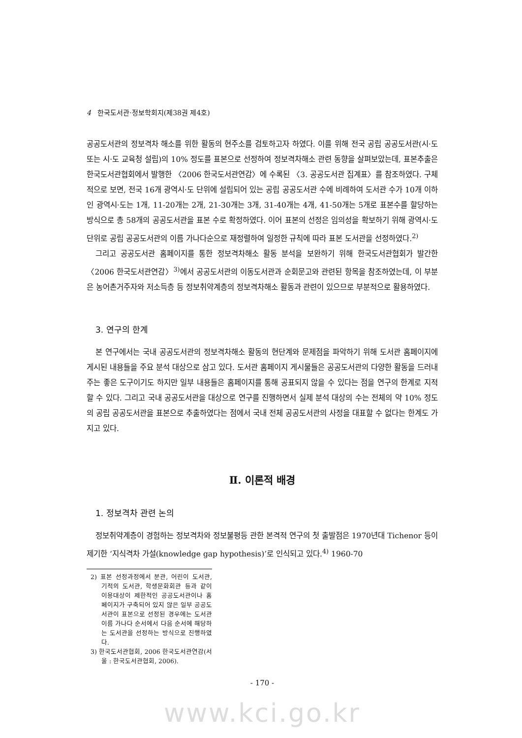4 한국도서관·정보학회지(제38권 제4호)
공공도서관의 정보격차 해소를 위한 활동의 현주소를 검토하고자 하였다. 이를 위해 전국 공립 공공도서관(시·도 또는 시·도 교육청 설립)의 10% 정도를 표본으로 선정하여 정보격차해소 관련 동향을 살펴보았는데, 표본추출은 한국도서관협회에서 발행한 〈2006 한국도서관연감〉에 수록된 〈3. 공공도서관 집계표〉를 참조하였다. 구체적으로 보면, 전국 16개 광역시·도 단위에 설립되어 있는 공립 공공도서관 수에 비례하여 도서관 수가 10개 이하인 광역시·도는 1개, 11-20개는 2개, 21-30개는 3개, 31-40개는 4개, 41-50개는 5개로 표본수를 할당하는 방식으로 총 58개의 공공도서관을 표본 수로 확정하였다. 이어 표본의 선정은 임의성을 확보하기 위해 광역시·도 단위로 공립 공공도서관의 이름 가나다순으로 재정렬하여 일정한 규칙에 따라 표본 도서관을 선정하였다.<sup>2)</sup>
그리고 공공도서관 홈페이지를 통한 정보격차해소 활동 분석을 보완하기 위해 한국도서관협회가 발간한 〈2006 한국도서관연감〉<sup>3)</sup>에서 공공도서관의 이동도서관과 순회문고와 관련된 항목을 참조하였는데, 이 부분은 농어촌거주자와 저소득층 등 정보취약계층의 정보격차해소 활동과 관련이 있으므로 부분적으로 활용하였다.
3. 연구의 한계
본 연구에서는 국내 공공도서관의 정보격차해소 활동의 현단계와 문제점을 파악하기 위해 도서관 홈페이지에 게시된 내용들을 주요 분석 대상으로 삼고 있다. 도서관 홈페이지 게시물들은 공공도서관의 다양한 활동을 드러내주는 좋은 도구이기도 하지만 일부 내용들은 홈페이지를 통해 공표되지 않을 수 있다는 점을 연구의 한계로 지적할 수 있다. 그리고 국내 공공도서관을 대상으로 연구를 진행하면서 실제 분석 대상의 수는 전체의 약 10% 정도의 공립 공공도서관을 표본으로 추출하였다는 점에서 국내 전체 공공도서관의 사정을 대표할 수 없다는 한계도 가지고 있다.
Ⅱ. 이론적 배경
1. 정보격차 관련 논의
정보취약계층이 경험하는 정보격차와 정보불평등 관한 본격적 연구의 첫 출발점은 1970년대 Tichenor 등이 제기한 ‘지식격차 가설(knowledge gap hypothesis)’로 인식되고 있다.<sup>4)</sup> 1960-70
2) 표본 선정과정에서 분관, 어린이 도서관, 기적의 도서관, 학생문화회관 등과 같이 이용대상이 제한적인 공공도서관이나 홈페이지가 구축되어 있지 않은 일부 공공도서관이 표본으로 선정된 경우에는 도서관 이름 가나다 순서에서 다음 순서에 해당하는 도서관을 선정하는 방식으로 진행하였다.
3) 한국도서관협회, 2006 한국도서관연감(서울 : 한국도서관협회, 2006).
- 170 -
www.kci.go.kr